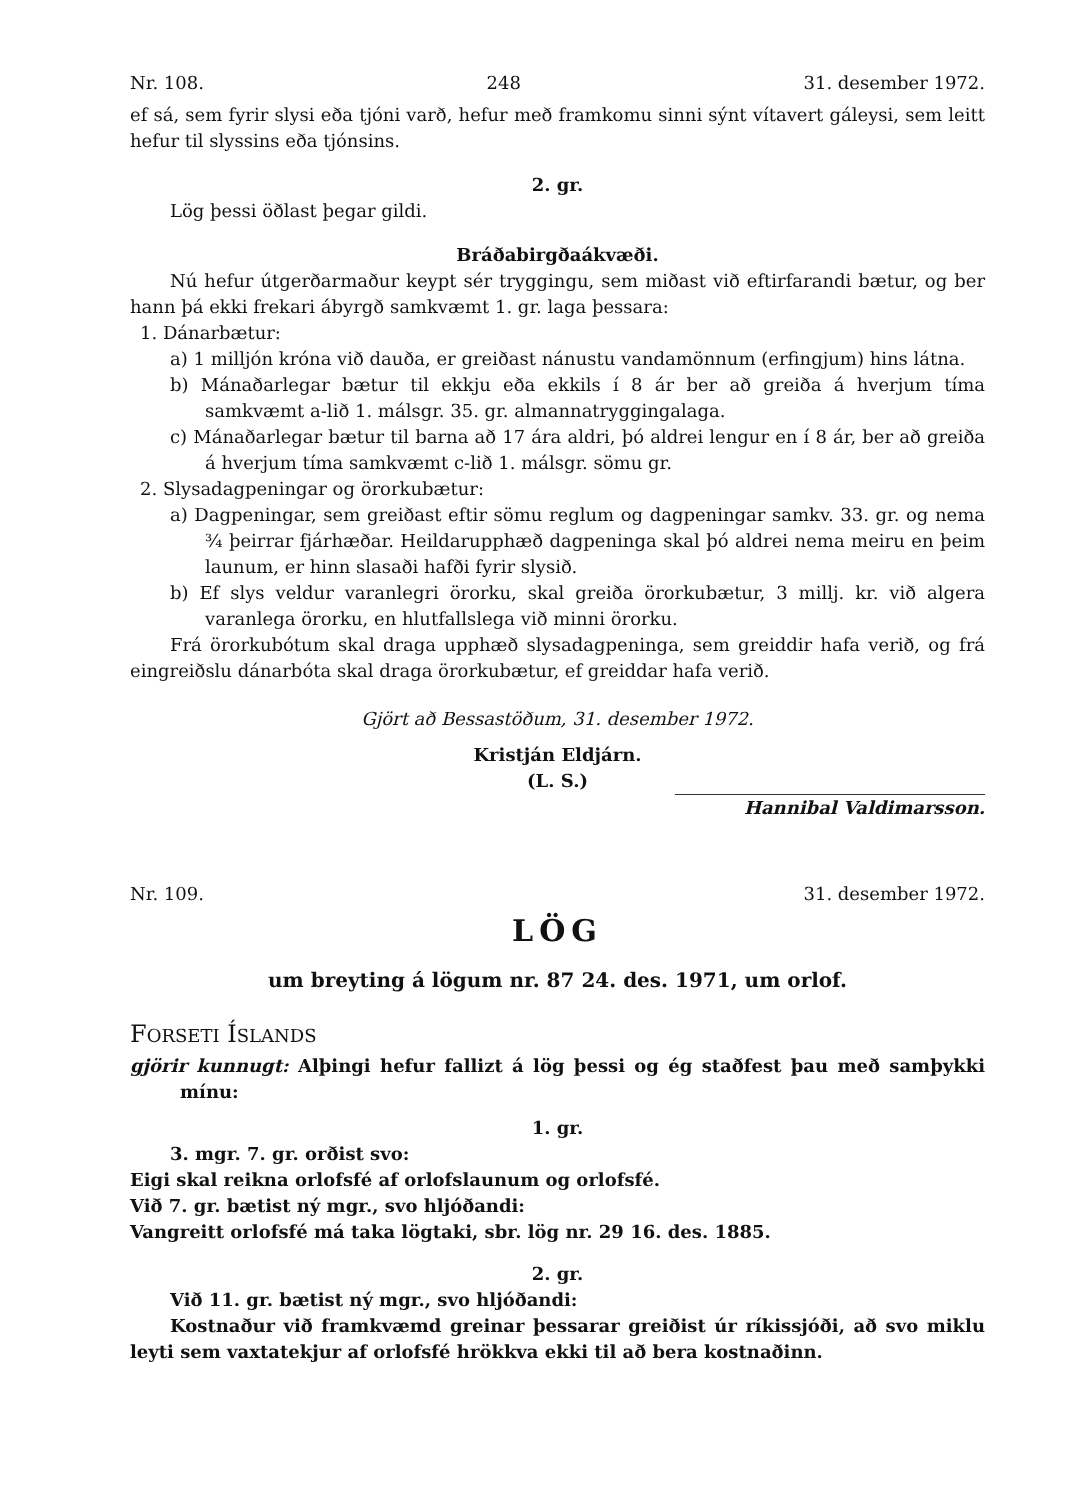Nr. 108. 248 31. desember 1972.
ef sá, sem fyrir slysi eða tjóni varð, hefur með framkomu sinni sýnt vítavert gáleysi, sem leitt hefur til slyssins eða tjónsins.
2. gr.
Lög þessi öðlast þegar gildi.
Bráðabirgðaákvæði.
Nú hefur útgerðarmaður keypt sér tryggingu, sem miðast við eftirfarandi bætur, og ber hann þá ekki frekari ábyrgð samkvæmt 1. gr. laga þessara:
1. Dánarbætur:
a) 1 milljón króna við dauða, er greiðast nánustu vandamönnum (erfingjum) hins látna.
b) Mánaðarlegar bætur til ekkju eða ekkils í 8 ár ber að greiða á hverjum tíma samkvæmt a-lið 1. málsgr. 35. gr. almannatryggingalaga.
c) Mánaðarlegar bætur til barna að 17 ára aldri, þó aldrei lengur en í 8 ár, ber að greiða á hverjum tíma samkvæmt c-lið 1. málsgr. sömu gr.
2. Slysadagpeningar og örorkubætur:
a) Dagpeningar, sem greiðast eftir sömu reglum og dagpeningar samkv. 33. gr. og nema ¾ þeirrar fjárhæðar. Heildarupphæð dagpeninga skal þó aldrei nema meiru en þeim launum, er hinn slasaði hafði fyrir slysið.
b) Ef slys veldur varanlegri örorku, skal greiða örorkubætur, 3 millj. kr. við algera varanlega örorku, en hlutfallslega við minni örorku.
Frá örorkubótum skal draga upphæð slysadagpeninga, sem greiddir hafa verið, og frá eingreiðslu dánarbóta skal draga örorkubætur, ef greiddar hafa verið.
Gjört að Bessastöðum, 31. desember 1972.
Kristján Eldjárn.
(L. S.)
Hannibal Valdimarsson.
Nr. 109. 31. desember 1972.
LÖG
um breyting á lögum nr. 87 24. des. 1971, um orlof.
FORSETI ÍSLANDS
gjörir kunnugt: Alþingi hefur fallizt á lög þessi og ég staðfest þau með samþykki mínu:
1. gr.
3. mgr. 7. gr. orðist svo:
Eigi skal reikna orlofsfé af orlofslaunum og orlofsfé.
Við 7. gr. bætist ný mgr., svo hljóðandi:
Vangreitt orlofsfé má taka lögtaki, sbr. lög nr. 29 16. des. 1885.
2. gr.
Við 11. gr. bætist ný mgr., svo hljóðandi:
Kostnaður við framkvæmd greinar þessarar greiðist úr ríkissjóði, að svo miklu leyti sem vaxtatekjur af orlofsfé hrökkva ekki til að bera kostnaðinn.